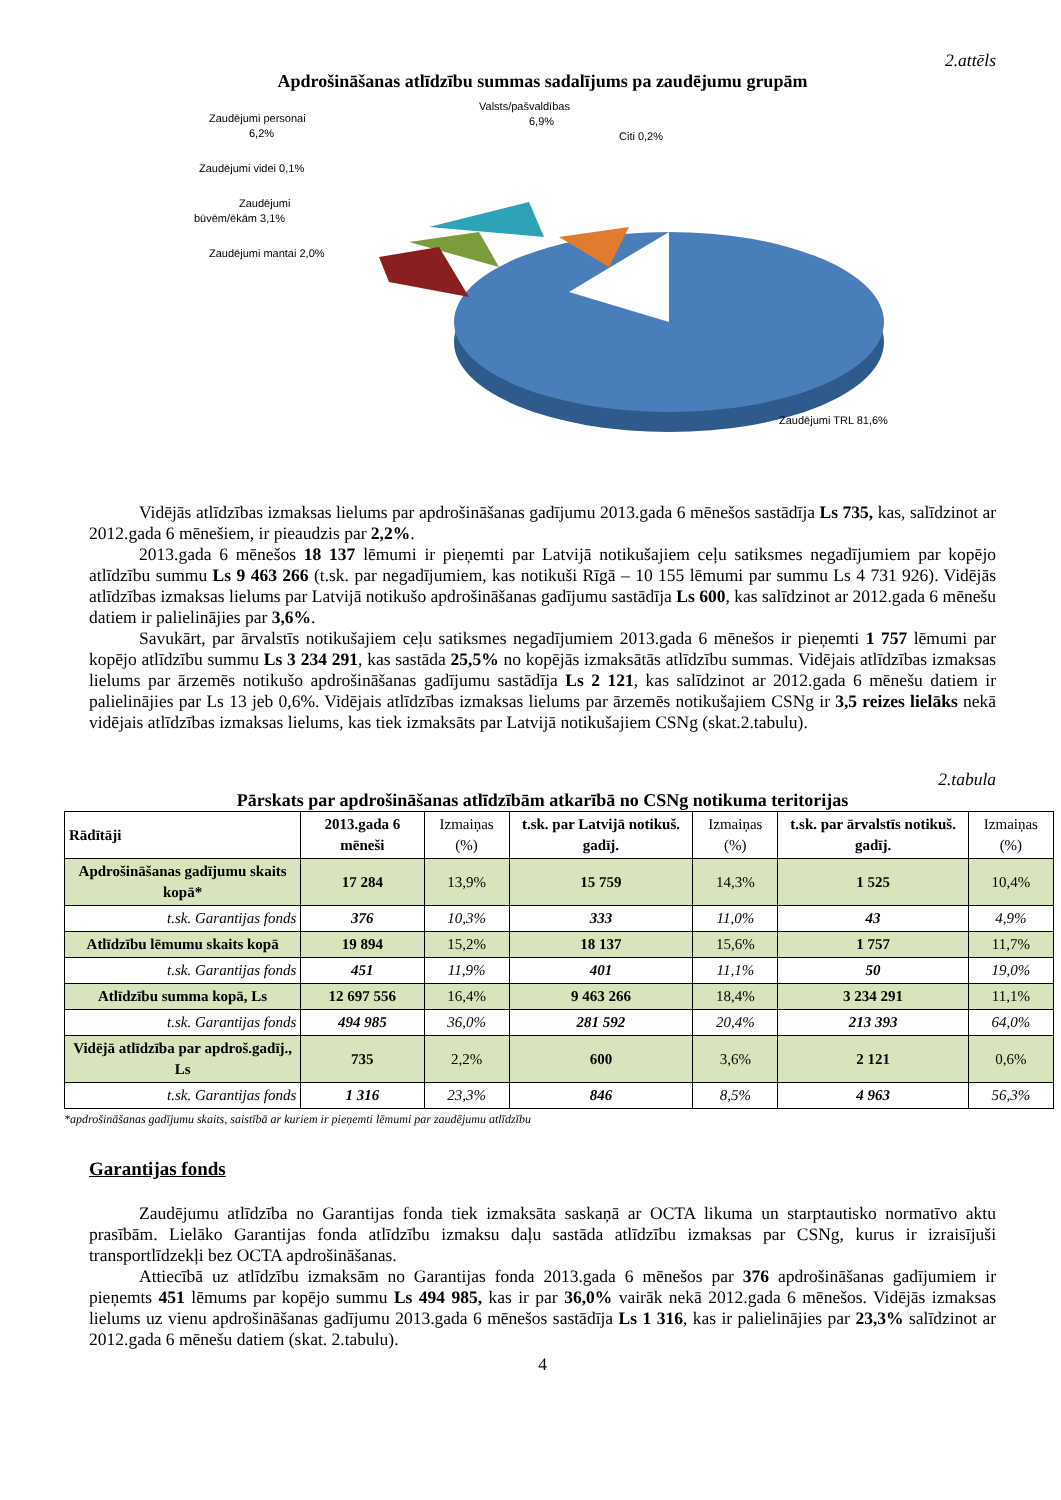2.attēls
Apdrošināšanas atlīdzību summas sadalījums pa zaudējumu grupām
Zaudējumi personai
6,2%
Valsts/pašvaldības
6,9%
Citi 0,2%
Zaudējumi videi 0,1%
Zaudējumi
būvēm/ēkām 3,1%
Zaudējumi mantai 2,0%
Zaudējumi TRL 81,6%
Vidējās atlīdzības izmaksas lielums par apdrošināšanas gadījumu 2013.gada 6 mēnešos sastādīja Ls 735, kas, salīdzinot ar 2012.gada 6 mēnešiem, ir pieaudzis par 2,2%.
2013.gada 6 mēnešos 18 137 lēmumi ir pieņemti par Latvijā notikušajiem ceļu satiksmes negadījumiem par kopējo atlīdzību summu Ls 9 463 266 (t.sk. par negadījumiem, kas notikuši Rīgā – 10 155 lēmumi par summu Ls 4 731 926). Vidējās atlīdzības izmaksas lielums par Latvijā notikušo apdrošināšanas gadījumu sastādīja Ls 600, kas salīdzinot ar 2012.gada 6 mēnešu datiem ir palielinājies par 3,6%.
Savukārt, par ārvalstīs notikušajiem ceļu satiksmes negadījumiem 2013.gada 6 mēnešos ir pieņemti 1 757 lēmumi par kopējo atlīdzību summu Ls 3 234 291, kas sastāda 25,5% no kopējās izmaksātās atlīdzību summas. Vidējais atlīdzības izmaksas lielums par ārzemēs notikušo apdrošināšanas gadījumu sastādīja Ls 2 121, kas salīdzinot ar 2012.gada 6 mēnešu datiem ir palielinājies par Ls 13 jeb 0,6%. Vidējais atlīdzības izmaksas lielums par ārzemēs notikušajiem CSNg ir 3,5 reizes lielāks nekā vidējais atlīdzības izmaksas lielums, kas tiek izmaksāts par Latvijā notikušajiem CSNg (skat.2.tabulu).
2.tabula
Pārskats par apdrošināšanas atlīdzībām atkarībā no CSNg notikuma teritorijas
| Rādītāji | 2013.gada 6 mēneši | Izmaiņas (%) | t.sk. par Latvijā notikuš. gadīj. | Izmaiņas (%) | t.sk. par ārvalstīs notikuš. gadīj. | Izmaiņas (%) |
| --- | --- | --- | --- | --- | --- | --- |
| Apdrošināšanas gadījumu skaits kopā* | 17 284 | 13,9% | 15 759 | 14,3% | 1 525 | 10,4% |
| t.sk. Garantijas fonds | 376 | 10,3% | 333 | 11,0% | 43 | 4,9% |
| Atlīdzību lēmumu skaits kopā | 19 894 | 15,2% | 18 137 | 15,6% | 1 757 | 11,7% |
| t.sk. Garantijas fonds | 451 | 11,9% | 401 | 11,1% | 50 | 19,0% |
| Atlīdzību summa kopā, Ls | 12 697 556 | 16,4% | 9 463 266 | 18,4% | 3 234 291 | 11,1% |
| t.sk. Garantijas fonds | 494 985 | 36,0% | 281 592 | 20,4% | 213 393 | 64,0% |
| Vidējā atlīdzība par apdroš.gadīj., Ls | 735 | 2,2% | 600 | 3,6% | 2 121 | 0,6% |
| t.sk. Garantijas fonds | 1 316 | 23,3% | 846 | 8,5% | 4 963 | 56,3% |
*apdrošināšanas gadījumu skaits, saistībā ar kuriem ir pieņemti lēmumi par zaudējumu atlīdzību
Garantijas fonds
Zaudējumu atlīdzība no Garantijas fonda tiek izmaksāta saskaņā ar OCTA likuma un starptautisko normatīvo aktu prasībām. Lielāko Garantijas fonda atlīdzību izmaksu daļu sastāda atlīdzību izmaksas par CSNg, kurus ir izraisījuši transportlīdzekļi bez OCTA apdrošināšanas.
Attiecībā uz atlīdzību izmaksām no Garantijas fonda 2013.gada 6 mēnešos par 376 apdrošināšanas gadījumiem ir pieņemts 451 lēmums par kopējo summu Ls 494 985, kas ir par 36,0% vairāk nekā 2012.gada 6 mēnešos. Vidējās izmaksas lielums uz vienu apdrošināšanas gadījumu 2013.gada 6 mēnešos sastādīja Ls 1 316, kas ir palielinājies par 23,3% salīdzinot ar 2012.gada 6 mēnešu datiem (skat. 2.tabulu).
4